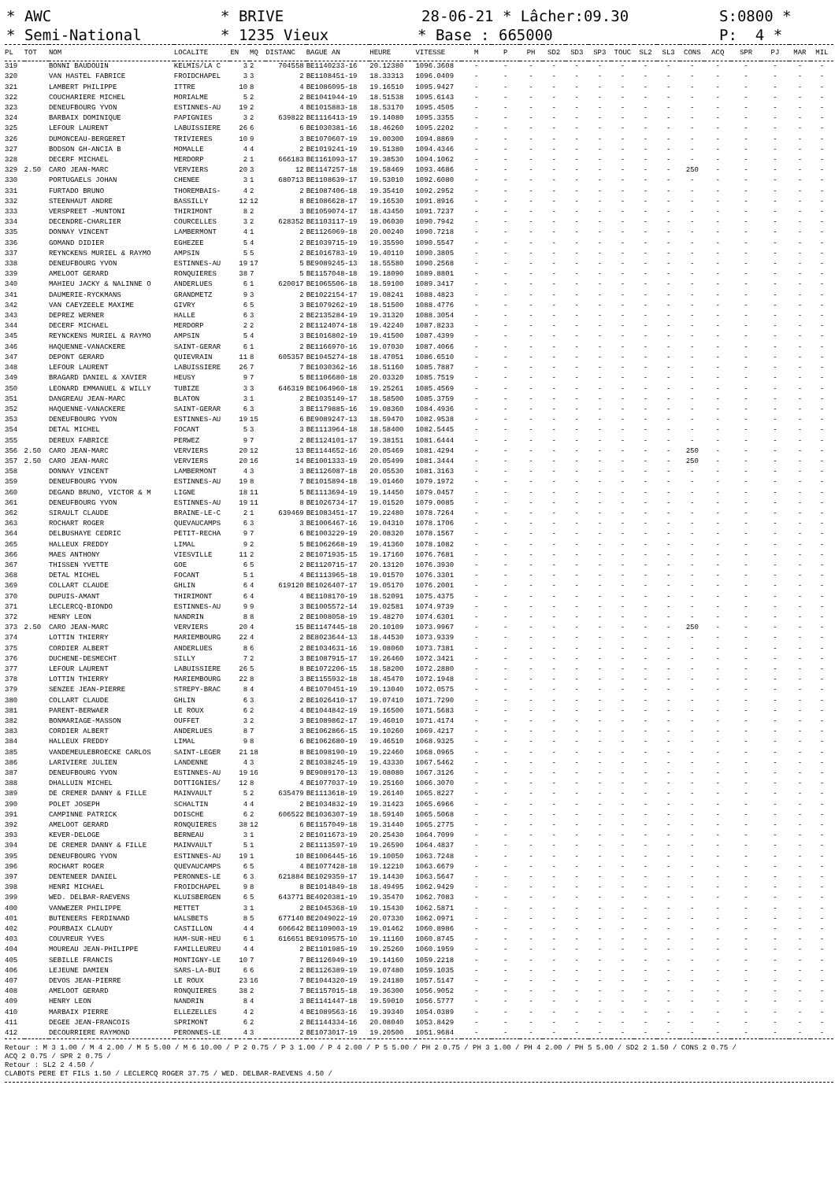* AWC * BRIVE 28-06-21 * Lâcher:09.30 S:0800 *
* Semi-National * 1235 Vieux * Base : 665000 P: 4 *
| PL | TOT | NOM | LOCALITE | EN | MQ | DISTANC | BAGUE AN | HEURE | VITESSE | M | P | PH | SD2 | SD3 | SP3 | TOUC | SL2 | SL3 | CONS | ACQ | SPR | PJ | MAR | MIL |
| --- | --- | --- | --- | --- | --- | --- | --- | --- | --- | --- | --- | --- | --- | --- | --- | --- | --- | --- | --- | --- | --- | --- | --- | --- |
| 319 | | BONNI BAUDOUIN | KELMIS/LA C | 3 | 2 | 704558 | BE1140233-16 | 20.12380 | 1096.3608 | - | - | - | - | - | - | - | - | - | - | - | - | - | - | - |
| 320 | | VAN HASTEL FABRICE | FROIDCHAPEL | 3 | 3 | 2 | BE1108451-19 | 18.33313 | 1096.0409 | - | - | - | - | - | - | - | - | - | - | - | - | - | - | - |
| 321 | | LAMBERT PHILIPPE | ITTRE | 10 | 8 | 4 | BE1086095-18 | 19.16510 | 1095.9427 | - | - | - | - | - | - | - | - | - | - | - | - | - | - | - |
| 322 | | COUCHARIERE MICHEL | MORIALME | 5 | 2 | 2 | BE1041944-19 | 18.51538 | 1095.6143 | - | - | - | - | - | - | - | - | - | - | - | - | - | - | - |
| 323 | | DENEUFBOURG YVON | ESTINNES-AU | 19 | 2 | 4 | BE1015883-18 | 18.53170 | 1095.4505 | - | - | - | - | - | - | - | - | - | - | - | - | - | - | - |
| 324 | | BARBAIX DOMINIQUE | PAPIGNIES | 3 | 2 | 639822 | BE1116413-19 | 19.14080 | 1095.3355 | - | - | - | - | - | - | - | - | - | - | - | - | - | - | - |
| 325 | | LEFOUR LAURENT | LABUISSIERE | 26 | 6 | 6 | BE1030381-16 | 18.46260 | 1095.2202 | - | - | - | - | - | - | - | - | - | - | - | - | - | - | - |
| 326 | | DUMONCEAU-BERGERET | TRIVIERES | 10 | 9 | 3 | BE1070607-19 | 19.00300 | 1094.8869 | - | - | - | - | - | - | - | - | - | - | - | - | - | - | - |
| 327 | | BODSON GH-ANCIA B | MOMALLE | 4 | 4 | 2 | BE1019241-19 | 19.51380 | 1094.4346 | - | - | - | - | - | - | - | - | - | - | - | - | - | - | - |
| 328 | | DECERF MICHAEL | MERDORP | 2 | 1 | 666183 | BE1161093-17 | 19.38530 | 1094.1062 | - | - | - | - | - | - | - | - | - | - | - | - | - | - | - |
| 329 | 2.50 | CARO JEAN-MARC | VERVIERS | 20 | 3 | 12 | BE1147257-18 | 19.58469 | 1093.4686 | - | - | - | - | - | - | - | - | - | 250 | - | - | - | - | - |
| 330 | | PORTUGAELS JOHAN | CHENEE | 3 | 1 | 680713 | BE1108639-17 | 19.53010 | 1092.6080 | - | - | - | - | - | - | - | - | - | - | - | - | - | - | - |
| 331 | | FURTADO BRUNO | THOREMBAIS- | 4 | 2 | 2 | BE1087406-18 | 19.35410 | 1092.2952 | - | - | - | - | - | - | - | - | - | - | - | - | - | - | - |
| 332 | | STEENHAUT ANDRE | BASSILLY | 12 | 12 | 8 | BE1086628-17 | 19.16530 | 1091.8916 | - | - | - | - | - | - | - | - | - | - | - | - | - | - | - |
| 333 | | VERSPREET -MUNTONI | THIRIMONT | 8 | 2 | 3 | BE1059074-17 | 18.43450 | 1091.7237 | - | - | - | - | - | - | - | - | - | - | - | - | - | - | - |
| 334 | | DECENDRE-CHARLIER | COURCELLES | 3 | 2 | 628352 | BE1103117-19 | 19.06030 | 1090.7942 | - | - | - | - | - | - | - | - | - | - | - | - | - | - | - |
| 335 | | DONNAY VINCENT | LAMBERMONT | 4 | 1 | 2 | BE1126069-18 | 20.00240 | 1090.7218 | - | - | - | - | - | - | - | - | - | - | - | - | - | - | - |
| 336 | | GOMAND DIDIER | EGHEZEE | 5 | 4 | 2 | BE1039715-19 | 19.35590 | 1090.5547 | - | - | - | - | - | - | - | - | - | - | - | - | - | - | - |
| 337 | | REYNCKENS MURIEL & RAYMO | AMPSIN | 5 | 5 | 2 | BE1016783-19 | 19.40110 | 1090.3805 | - | - | - | - | - | - | - | - | - | - | - | - | - | - | - |
| 338 | | DENEUFBOURG YVON | ESTINNES-AU | 19 | 17 | 5 | BE9089245-13 | 18.55580 | 1090.2568 | - | - | - | - | - | - | - | - | - | - | - | - | - | - | - |
| 339 | | AMELOOT GERARD | RONQUIERES | 38 | 7 | 5 | BE1157048-18 | 19.18090 | 1089.8801 | - | - | - | - | - | - | - | - | - | - | - | - | - | - | - |
| 340 | | MAHIEU JACKY & NALINNE O | ANDERLUES | 6 | 1 | 620017 | BE1065506-18 | 18.59100 | 1089.3417 | - | - | - | - | - | - | - | - | - | - | - | - | - | - | - |
| 341 | | DAUMERIE-RYCKMANS | GRANDMETZ | 9 | 3 | 2 | BE1022154-17 | 19.08241 | 1088.4823 | - | - | - | - | - | - | - | - | - | - | - | - | - | - | - |
| 342 | | VAN CAEYZEELE MAXIME | GIVRY | 6 | 5 | 3 | BE1079262-19 | 18.51500 | 1088.4776 | - | - | - | - | - | - | - | - | - | - | - | - | - | - | - |
| 343 | | DEPREZ WERNER | HALLE | 6 | 3 | 2 | BE2135284-19 | 19.31320 | 1088.3054 | - | - | - | - | - | - | - | - | - | - | - | - | - | - | - |
| 344 | | DECERF MICHAEL | MERDORP | 2 | 2 | 2 | BE1124074-18 | 19.42240 | 1087.8233 | - | - | - | - | - | - | - | - | - | - | - | - | - | - | - |
| 345 | | REYNCKENS MURIEL & RAYMO | AMPSIN | 5 | 4 | 3 | BE1016802-19 | 19.41500 | 1087.4399 | - | - | - | - | - | - | - | - | - | - | - | - | - | - | - |
| 346 | | HAQUENNE-VANACKERE | SAINT-GERAR | 6 | 1 | 2 | BE1166970-16 | 19.07030 | 1087.4066 | - | - | - | - | - | - | - | - | - | - | - | - | - | - | - |
| 347 | | DEPONT GERARD | QUIEVRAIN | 11 | 8 | 605357 | BE1045274-18 | 18.47051 | 1086.6510 | - | - | - | - | - | - | - | - | - | - | - | - | - | - | - |
| 348 | | LEFOUR LAURENT | LABUISSIERE | 26 | 7 | 7 | BE1030362-16 | 18.51160 | 1085.7887 | - | - | - | - | - | - | - | - | - | - | - | - | - | - | - |
| 349 | | BRAGARD DANIEL & XAVIER | HEUSY | 9 | 7 | 5 | BE1106680-18 | 20.03320 | 1085.7519 | - | - | - | - | - | - | - | - | - | - | - | - | - | - | - |
| 350 | | LEONARD EMMANUEL & WILLY | TUBIZE | 3 | 3 | 646319 | BE1064960-18 | 19.25261 | 1085.4569 | - | - | - | - | - | - | - | - | - | - | - | - | - | - | - |
| 351 | | DANGREAU JEAN-MARC | BLATON | 3 | 1 | 2 | BE1035149-17 | 18.58500 | 1085.3759 | - | - | - | - | - | - | - | - | - | - | - | - | - | - | - |
| 352 | | HAQUENNE-VANACKERE | SAINT-GERAR | 6 | 3 | 3 | BE1179885-16 | 19.08360 | 1084.4936 | - | - | - | - | - | - | - | - | - | - | - | - | - | - | - |
| 353 | | DENEUFBOURG YVON | ESTINNES-AU | 19 | 15 | 6 | BE9089247-13 | 18.59470 | 1082.9538 | - | - | - | - | - | - | - | - | - | - | - | - | - | - | - |
| 354 | | DETAL MICHEL | FOCANT | 5 | 3 | 3 | BE1113964-18 | 18.58400 | 1082.5445 | - | - | - | - | - | - | - | - | - | - | - | - | - | - | - |
| 355 | | DEREUX FABRICE | PERWEZ | 9 | 7 | 2 | BE1124101-17 | 19.38151 | 1081.6444 | - | - | - | - | - | - | - | - | - | - | - | - | - | - | - |
| 356 | 2.50 | CARO JEAN-MARC | VERVIERS | 20 | 12 | 13 | BE1144652-16 | 20.05469 | 1081.4294 | - | - | - | - | - | - | - | - | - | 250 | - | - | - | - | - |
| 357 | 2.50 | CARO JEAN-MARC | VERVIERS | 20 | 16 | 14 | BE1001333-19 | 20.05499 | 1081.3444 | - | - | - | - | - | - | - | - | - | 250 | - | - | - | - | - |
| 358 | | DONNAY VINCENT | LAMBERMONT | 4 | 3 | 3 | BE1126087-18 | 20.05530 | 1081.3163 | - | - | - | - | - | - | - | - | - | - | - | - | - | - | - |
| 359 | | DENEUFBOURG YVON | ESTINNES-AU | 19 | 8 | 7 | BE1015894-18 | 19.01460 | 1079.1972 | - | - | - | - | - | - | - | - | - | - | - | - | - | - | - |
| 360 | | DEGAND BRUNO, VICTOR & M | LIGNE | 18 | 11 | 5 | BE1113694-19 | 19.14450 | 1079.0457 | - | - | - | - | - | - | - | - | - | - | - | - | - | - | - |
| 361 | | DENEUFBOURG YVON | ESTINNES-AU | 19 | 11 | 8 | BE1026734-17 | 19.01520 | 1079.0085 | - | - | - | - | - | - | - | - | - | - | - | - | - | - | - |
| 362 | | SIRAULT CLAUDE | BRAINE-LE-C | 2 | 1 | 639469 | BE1083451-17 | 19.22480 | 1078.7264 | - | - | - | - | - | - | - | - | - | - | - | - | - | - | - |
| 363 | | ROCHART ROGER | QUEVAUCAMPS | 6 | 3 | 3 | BE1006467-16 | 19.04310 | 1078.1706 | - | - | - | - | - | - | - | - | - | - | - | - | - | - | - |
| 364 | | DELBUSHAYE CEDRIC | PETIT-RECHA | 9 | 7 | 6 | BE1003229-19 | 20.08320 | 1078.1567 | - | - | - | - | - | - | - | - | - | - | - | - | - | - | - |
| 365 | | HALLEUX FREDDY | LIMAL | 9 | 2 | 5 | BE1062668-19 | 19.41360 | 1078.1082 | - | - | - | - | - | - | - | - | - | - | - | - | - | - | - |
| 366 | | MAES ANTHONY | VIESVILLE | 11 | 2 | 2 | BE1071935-15 | 19.17160 | 1076.7681 | - | - | - | - | - | - | - | - | - | - | - | - | - | - | - |
| 367 | | THISSEN YVETTE | GOE | 6 | 5 | 2 | BE1120715-17 | 20.13120 | 1076.3930 | - | - | - | - | - | - | - | - | - | - | - | - | - | - | - |
| 368 | | DETAL MICHEL | FOCANT | 5 | 1 | 4 | BE1113965-18 | 19.01570 | 1076.3301 | - | - | - | - | - | - | - | - | - | - | - | - | - | - | - |
| 369 | | COLLART CLAUDE | GHLIN | 6 | 4 | 619120 | BE1026407-17 | 19.05170 | 1076.2001 | - | - | - | - | - | - | - | - | - | - | - | - | - | - | - |
| 370 | | DUPUIS-AMANT | THIRIMONT | 6 | 4 | 4 | BE1108170-19 | 18.52091 | 1075.4375 | - | - | - | - | - | - | - | - | - | - | - | - | - | - | - |
| 371 | | LECLERCQ-BIONDO | ESTINNES-AU | 9 | 9 | 3 | BE1005572-14 | 19.02581 | 1074.9739 | - | - | - | - | - | - | - | - | - | - | - | - | - | - | - |
| 372 | | HENRY LEON | NANDRIN | 8 | 8 | 2 | BE1008058-19 | 19.48270 | 1074.6301 | - | - | - | - | - | - | - | - | - | - | - | - | - | - | - |
| 373 | 2.50 | CARO JEAN-MARC | VERVIERS | 20 | 4 | 15 | BE1147445-18 | 20.10109 | 1073.9967 | - | - | - | - | - | - | - | - | - | 250 | - | - | - | - | - |
| 374 | | LOTTIN THIERRY | MARIEMBOURG | 22 | 4 | 2 | BE8023644-13 | 18.44530 | 1073.9339 | - | - | - | - | - | - | - | - | - | - | - | - | - | - | - |
| 375 | | CORDIER ALBERT | ANDERLUES | 8 | 6 | 2 | BE1034631-16 | 19.08060 | 1073.7381 | - | - | - | - | - | - | - | - | - | - | - | - | - | - | - |
| 376 | | DUCHENE-DESMECHT | SILLY | 7 | 2 | 3 | BE1087915-17 | 19.26460 | 1072.3421 | - | - | - | - | - | - | - | - | - | - | - | - | - | - | - |
| 377 | | LEFOUR LAURENT | LABUISSIERE | 26 | 5 | 8 | BE1072206-15 | 18.58200 | 1072.2880 | - | - | - | - | - | - | - | - | - | - | - | - | - | - | - |
| 378 | | LOTTIN THIERRY | MARIEMBOURG | 22 | 8 | 3 | BE1155932-18 | 18.45470 | 1072.1948 | - | - | - | - | - | - | - | - | - | - | - | - | - | - | - |
| 379 | | SENZEE JEAN-PIERRE | STREPY-BRAC | 8 | 4 | 4 | BE1070451-19 | 19.13040 | 1072.0575 | - | - | - | - | - | - | - | - | - | - | - | - | - | - | - |
| 380 | | COLLART CLAUDE | GHLIN | 6 | 3 | 2 | BE1026410-17 | 19.07410 | 1071.7290 | - | - | - | - | - | - | - | - | - | - | - | - | - | - | - |
| 381 | | PARENT-BERWAER | LE ROUX | 6 | 2 | 4 | BE1044842-19 | 19.16500 | 1071.5683 | - | - | - | - | - | - | - | - | - | - | - | - | - | - | - |
| 382 | | BONMARIAGE-MASSON | OUFFET | 3 | 2 | 3 | BE1089862-17 | 19.46010 | 1071.4174 | - | - | - | - | - | - | - | - | - | - | - | - | - | - | - |
| 383 | | CORDIER ALBERT | ANDERLUES | 8 | 7 | 3 | BE1062866-15 | 19.10260 | 1069.4217 | - | - | - | - | - | - | - | - | - | - | - | - | - | - | - |
| 384 | | HALLEUX FREDDY | LIMAL | 9 | 8 | 6 | BE1062680-19 | 19.46510 | 1068.9325 | - | - | - | - | - | - | - | - | - | - | - | - | - | - | - |
| 385 | | VANDEMEULEBROECKE CARLOS | SAINT-LEGER | 21 | 18 | 8 | BE1098190-19 | 19.22460 | 1068.0965 | - | - | - | - | - | - | - | - | - | - | - | - | - | - | - |
| 386 | | LARIVIERE JULIEN | LANDENNE | 4 | 3 | 2 | BE1038245-19 | 19.43330 | 1067.5462 | - | - | - | - | - | - | - | - | - | - | - | - | - | - | - |
| 387 | | DENEUFBOURG YVON | ESTINNES-AU | 19 | 16 | 9 | BE9089170-13 | 19.08080 | 1067.3126 | - | - | - | - | - | - | - | - | - | - | - | - | - | - | - |
| 388 | | DHALLUIN MICHEL | DOTTIGNIES/ | 12 | 8 | 4 | BE1077037-19 | 19.25160 | 1066.3070 | - | - | - | - | - | - | - | - | - | - | - | - | - | - | - |
| 389 | | DE CREMER DANNY & FILLE | MAINVAULT | 5 | 2 | 635479 | BE1113618-19 | 19.26140 | 1065.8227 | - | - | - | - | - | - | - | - | - | - | - | - | - | - | - |
| 390 | | POLET JOSEPH | SCHALTIN | 4 | 4 | 2 | BE1034832-19 | 19.31423 | 1065.6966 | - | - | - | - | - | - | - | - | - | - | - | - | - | - | - |
| 391 | | CAMPINNE PATRICK | DOISCHE | 6 | 2 | 606522 | BE1036307-19 | 18.59140 | 1065.5068 | - | - | - | - | - | - | - | - | - | - | - | - | - | - | - |
| 392 | | AMELOOT GERARD | RONQUIERES | 38 | 12 | 6 | BE1157049-18 | 19.31440 | 1065.2775 | - | - | - | - | - | - | - | - | - | - | - | - | - | - | - |
| 393 | | KEVER-DELOGE | BERNEAU | 3 | 1 | 2 | BE1011673-19 | 20.25430 | 1064.7099 | - | - | - | - | - | - | - | - | - | - | - | - | - | - | - |
| 394 | | DE CREMER DANNY & FILLE | MAINVAULT | 5 | 1 | 2 | BE1113597-19 | 19.26590 | 1064.4837 | - | - | - | - | - | - | - | - | - | - | - | - | - | - | - |
| 395 | | DENEUFBOURG YVON | ESTINNES-AU | 19 | 1 | 10 | BE1006445-16 | 19.10050 | 1063.7248 | - | - | - | - | - | - | - | - | - | - | - | - | - | - | - |
| 396 | | ROCHART ROGER | QUEVAUCAMPS | 6 | 5 | 4 | BE1077428-18 | 19.12210 | 1063.6679 | - | - | - | - | - | - | - | - | - | - | - | - | - | - | - |
| 397 | | DENTENEER DANIEL | PERONNES-LE | 6 | 3 | 621884 | BE1029359-17 | 19.14430 | 1063.5647 | - | - | - | - | - | - | - | - | - | - | - | - | - | - | - |
| 398 | | HENRI MICHAEL | FROIDCHAPEL | 9 | 8 | 8 | BE1014849-18 | 18.49495 | 1062.9429 | - | - | - | - | - | - | - | - | - | - | - | - | - | - | - |
| 399 | | WED. DELBAR-RAEVENS | KLUISBERGEN | 6 | 5 | 643771 | BE4020381-19 | 19.35470 | 1062.7083 | - | - | - | - | - | - | - | - | - | - | - | - | - | - | - |
| 400 | | VANWEZER PHILIPPE | METTET | 3 | 1 | 2 | BE1045368-19 | 19.15430 | 1062.5871 | - | - | - | - | - | - | - | - | - | - | - | - | - | - | - |
| 401 | | BUTENEERS FERDINAND | WALSBETS | 8 | 5 | 677140 | BE2049022-19 | 20.07330 | 1062.0971 | - | - | - | - | - | - | - | - | - | - | - | - | - | - | - |
| 402 | | POURBAIX CLAUDY | CASTILLON | 4 | 4 | 606642 | BE1109003-19 | 19.01462 | 1060.8986 | - | - | - | - | - | - | - | - | - | - | - | - | - | - | - |
| 403 | | COUVREUR YVES | HAM-SUR-HEU | 6 | 1 | 616651 | BE9109575-10 | 19.11160 | 1060.8745 | - | - | - | - | - | - | - | - | - | - | - | - | - | - | - |
| 404 | | MOUREAU JEAN-PHILIPPE | FAMILLEUREU | 4 | 4 | 2 | BE1101985-19 | 19.25260 | 1060.1959 | - | - | - | - | - | - | - | - | - | - | - | - | - | - | - |
| 405 | | SEBILLE FRANCIS | MONTIGNY-LE | 10 | 7 | 7 | BE1126949-19 | 19.14160 | 1059.2218 | - | - | - | - | - | - | - | - | - | - | - | - | - | - | - |
| 406 | | LEJEUNE DAMIEN | SARS-LA-BUI | 6 | 6 | 2 | BE1126389-19 | 19.07480 | 1059.1035 | - | - | - | - | - | - | - | - | - | - | - | - | - | - | - |
| 407 | | DEVOS JEAN-PIERRE | LE ROUX | 23 | 16 | 7 | BE1044320-19 | 19.24180 | 1057.5147 | - | - | - | - | - | - | - | - | - | - | - | - | - | - | - |
| 408 | | AMELOOT GERARD | RONQUIERES | 38 | 2 | 7 | BE1157015-18 | 19.36300 | 1056.9052 | - | - | - | - | - | - | - | - | - | - | - | - | - | - | - |
| 409 | | HENRY LEON | NANDRIN | 8 | 4 | 3 | BE1141447-18 | 19.59010 | 1056.5777 | - | - | - | - | - | - | - | - | - | - | - | - | - | - | - |
| 410 | | MARBAIX PIERRE | ELLEZELLES | 4 | 2 | 4 | BE1089563-16 | 19.39340 | 1054.0389 | - | - | - | - | - | - | - | - | - | - | - | - | - | - | - |
| 411 | | DEGEE JEAN-FRANCOIS | SPRIMONT | 6 | 2 | 2 | BE1144334-16 | 20.08040 | 1053.8429 | - | - | - | - | - | - | - | - | - | - | - | - | - | - | - |
| 412 | | DECOURRIERE RAYMOND | PERONNES-LE | 4 | 3 | 2 | BE1073017-19 | 19.20500 | 1051.9684 | - | - | - | - | - | - | - | - | - | - | - | - | - | - | - |
Retour : M 3 1.00 / M 4 2.00 / M 5 5.00 / M 6 10.00 / P 2 0.75 / P 3 1.00 / P 4 2.00 / P 5 5.00 / PH 2 0.75 / PH 3 1.00 / PH 4 2.00 / PH 5 5.00 / SD2 2 1.50 / CONS 2 0.75 / ACQ 2 0.75 / SPR 2 0.75 / Retour : SL2 2 4.50 / CLABOTS PERE ET FILS 1.50 / LECLERCQ ROGER 37.75 / WED. DELBAR-RAEVENS 4.50 /